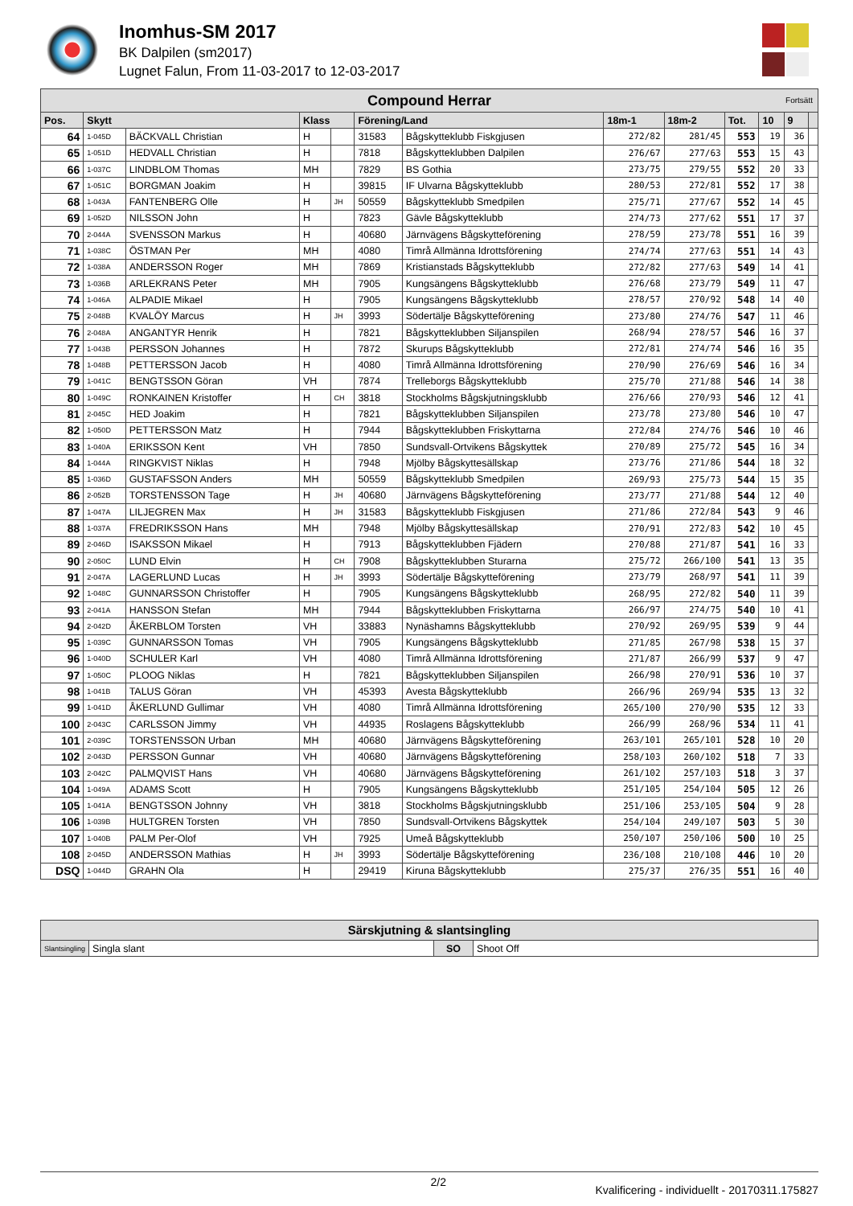Inomhus-SM 2017
BK Dalpilen (sm2017)
Lugnet Falun, From 11-03-2017 to 12-03-2017
| Compound Herrar Fortsätt | | | | | | | | | | | | |
| --- | --- | --- | --- | --- | --- | --- | --- | --- | --- | --- | --- | --- |
| Pos. | Skytt | | Klass | | Förening/Land | | 18m-1 | 18m-2 | Tot. | 10 | 9 | |
| 64 | 1-045D | BÄCKVALL Christian | H | | 31583 | Bågskytteklubb Fiskgjusen | 272/82 | 281/45 | 553 | 19 | 36 | |
| 65 | 1-051D | HEDVALL Christian | H | | 7818 | Bågskytteklubben Dalpilen | 276/67 | 277/63 | 553 | 15 | 43 | |
| 66 | 1-037C | LINDBLOM Thomas | MH | | 7829 | BS Gothia | 273/75 | 279/55 | 552 | 20 | 33 | |
| 67 | 1-051C | BORGMAN Joakim | H | | 39815 | IF Ulvarna Bågskytteklubb | 280/53 | 272/81 | 552 | 17 | 38 | |
| 68 | 1-043A | FANTENBERG Olle | H | JH | 50559 | Bågskytteklubb Smedpilen | 275/71 | 277/67 | 552 | 14 | 45 | |
| 69 | 1-052D | NILSSON John | H | | 7823 | Gävle Bågskytteklubb | 274/73 | 277/62 | 551 | 17 | 37 | |
| 70 | 2-044A | SVENSSON Markus | H | | 40680 | Järnvägens Bågskytteförening | 278/59 | 273/78 | 551 | 16 | 39 | |
| 71 | 1-038C | ÖSTMAN Per | MH | | 4080 | Timrå Allmänna Idrottsförening | 274/74 | 277/63 | 551 | 14 | 43 | |
| 72 | 1-038A | ANDERSSON Roger | MH | | 7869 | Kristianstads Bågskytteklubb | 272/82 | 277/63 | 549 | 14 | 41 | |
| 73 | 1-036B | ARLEKRANS Peter | MH | | 7905 | Kungsängens Bågskytteklubb | 276/68 | 273/79 | 549 | 11 | 47 | |
| 74 | 1-046A | ALPADIE Mikael | H | | 7905 | Kungsängens Bågskytteklubb | 278/57 | 270/92 | 548 | 14 | 40 | |
| 75 | 2-048B | KVALÖY Marcus | H | JH | 3993 | Södertälje Bågskytteförening | 273/80 | 274/76 | 547 | 11 | 46 | |
| 76 | 2-048A | ANGANTYR Henrik | H | | 7821 | Bågskytteklubben Siljanspilen | 268/94 | 278/57 | 546 | 16 | 37 | |
| 77 | 1-043B | PERSSON Johannes | H | | 7872 | Skurups Bågskytteklubb | 272/81 | 274/74 | 546 | 16 | 35 | |
| 78 | 1-048B | PETTERSSON Jacob | H | | 4080 | Timrå Allmänna Idrottsförening | 270/90 | 276/69 | 546 | 16 | 34 | |
| 79 | 1-041C | BENGTSSON Göran | VH | | 7874 | Trelleborgs Bågskytteklubb | 275/70 | 271/88 | 546 | 14 | 38 | |
| 80 | 1-049C | RONKAINEN Kristoffer | H | CH | 3818 | Stockholms Bågskjutningsklubb | 276/66 | 270/93 | 546 | 12 | 41 | |
| 81 | 2-045C | HED Joakim | H | | 7821 | Bågskytteklubben Siljanspilen | 273/78 | 273/80 | 546 | 10 | 47 | |
| 82 | 1-050D | PETTERSSON Matz | H | | 7944 | Bågskytteklubben Friskyttarna | 272/84 | 274/76 | 546 | 10 | 46 | |
| 83 | 1-040A | ERIKSSON Kent | VH | | 7850 | Sundsvall-Ortvikens Bågskyttek | 270/89 | 275/72 | 545 | 16 | 34 | |
| 84 | 1-044A | RINGKVIST Niklas | H | | 7948 | Mjölby Bågskyttesällskap | 273/76 | 271/86 | 544 | 18 | 32 | |
| 85 | 1-036D | GUSTAFSSON Anders | MH | | 50559 | Bågskytteklubb Smedpilen | 269/93 | 275/73 | 544 | 15 | 35 | |
| 86 | 2-052B | TORSTENSSON Tage | H | JH | 40680 | Järnvägens Bågskytteförening | 273/77 | 271/88 | 544 | 12 | 40 | |
| 87 | 1-047A | LILJEGREN Max | H | JH | 31583 | Bågskytteklubb Fiskgjusen | 271/86 | 272/84 | 543 | 9 | 46 | |
| 88 | 1-037A | FREDRIKSSON Hans | MH | | 7948 | Mjölby Bågskyttesällskap | 270/91 | 272/83 | 542 | 10 | 45 | |
| 89 | 2-046D | ISAKSSON Mikael | H | | 7913 | Bågskytteklubben Fjädern | 270/88 | 271/87 | 541 | 16 | 33 | |
| 90 | 2-050C | LUND Elvin | H | CH | 7908 | Bågskytteklubben Sturarna | 275/72 | 266/100 | 541 | 13 | 35 | |
| 91 | 2-047A | LAGERLUND Lucas | H | JH | 3993 | Södertälje Bågskytteförening | 273/79 | 268/97 | 541 | 11 | 39 | |
| 92 | 1-048C | GUNNARSSON Christoffer | H | | 7905 | Kungsängens Bågskytteklubb | 268/95 | 272/82 | 540 | 11 | 39 | |
| 93 | 2-041A | HANSSON Stefan | MH | | 7944 | Bågskytteklubben Friskyttarna | 266/97 | 274/75 | 540 | 10 | 41 | |
| 94 | 2-042D | ÅKERBLOM Torsten | VH | | 33883 | Nynäshamns Bågskytteklubb | 270/92 | 269/95 | 539 | 9 | 44 | |
| 95 | 1-039C | GUNNARSSON Tomas | VH | | 7905 | Kungsängens Bågskytteklubb | 271/85 | 267/98 | 538 | 15 | 37 | |
| 96 | 1-040D | SCHULER Karl | VH | | 4080 | Timrå Allmänna Idrottsförening | 271/87 | 266/99 | 537 | 9 | 47 | |
| 97 | 1-050C | PLOOG Niklas | H | | 7821 | Bågskytteklubben Siljanspilen | 266/98 | 270/91 | 536 | 10 | 37 | |
| 98 | 1-041B | TALUS Göran | VH | | 45393 | Avesta Bågskytteklubb | 266/96 | 269/94 | 535 | 13 | 32 | |
| 99 | 1-041D | ÅKERLUND Gullimar | VH | | 4080 | Timrå Allmänna Idrottsförening | 265/100 | 270/90 | 535 | 12 | 33 | |
| 100 | 2-043C | CARLSSON Jimmy | VH | | 44935 | Roslagens Bågskytteklubb | 266/99 | 268/96 | 534 | 11 | 41 | |
| 101 | 2-039C | TORSTENSSON Urban | MH | | 40680 | Järnvägens Bågskytteförening | 263/101 | 265/101 | 528 | 10 | 20 | |
| 102 | 2-043D | PERSSON Gunnar | VH | | 40680 | Järnvägens Bågskytteförening | 258/103 | 260/102 | 518 | 7 | 33 | |
| 103 | 2-042C | PALMQVIST Hans | VH | | 40680 | Järnvägens Bågskytteförening | 261/102 | 257/103 | 518 | 3 | 37 | |
| 104 | 1-049A | ADAMS Scott | H | | 7905 | Kungsängens Bågskytteklubb | 251/105 | 254/104 | 505 | 12 | 26 | |
| 105 | 1-041A | BENGTSSON Johnny | VH | | 3818 | Stockholms Bågskjutningsklubb | 251/106 | 253/105 | 504 | 9 | 28 | |
| 106 | 1-039B | HULTGREN Torsten | VH | | 7850 | Sundsvall-Ortvikens Bågskyttek | 254/104 | 249/107 | 503 | 5 | 30 | |
| 107 | 1-040B | PALM Per-Olof | VH | | 7925 | Umeå Bågskytteklubb | 250/107 | 250/106 | 500 | 10 | 25 | |
| 108 | 2-045D | ANDERSSON Mathias | H | JH | 3993 | Södertälje Bågskytteförening | 236/108 | 210/108 | 446 | 10 | 20 | |
| DSQ | 1-044D | GRAHN Ola | H | | 29419 | Kiruna Bågskytteklubb | 275/37 | 276/35 | 551 | 16 | 40 | |
| Särskjutning & slantsingling | | | |
| --- | --- | --- | --- |
| Slantsingling | Singla slant | SO | Shoot Off |
2/2 Kvalificering - individuellt - 20170311.175827